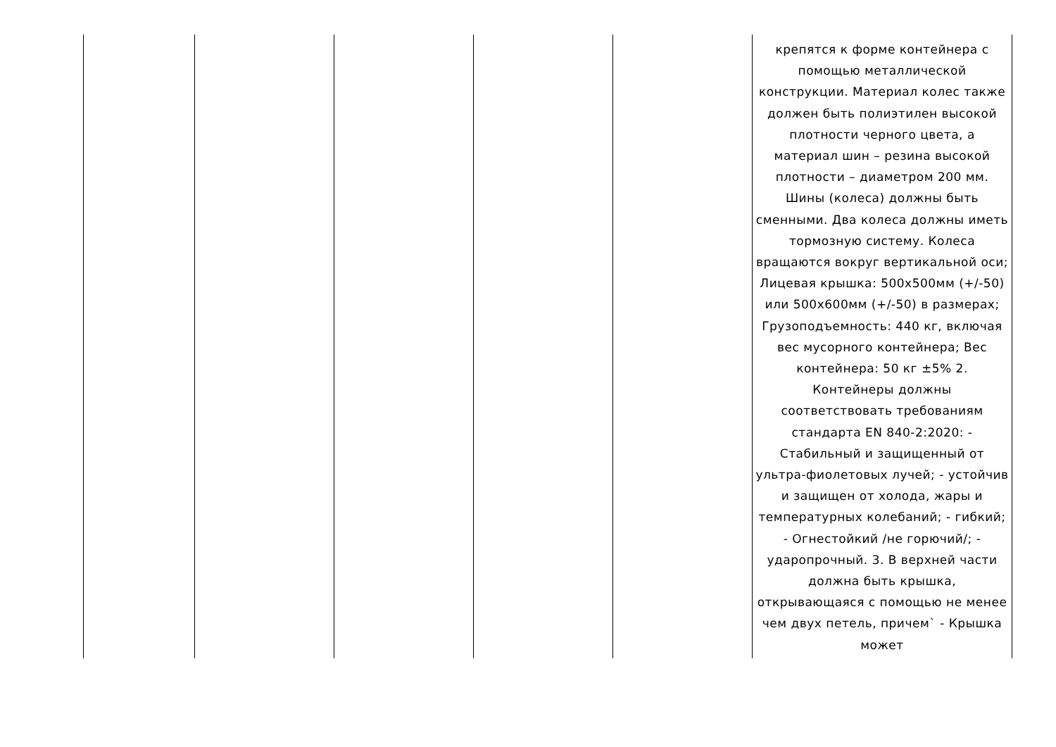| | | | | | крепятся к форме контейнера с помощью металлической конструкции. Материал колес также должен быть полиэтилен высокой плотности черного цвета, а материал шин – резина высокой плотности – диаметром 200 мм. Шины (колеса) должны быть сменными. Два колеса должны иметь тормозную систему. Колеса вращаются вокруг вертикальной оси; Лицевая крышка: 500x500мм (+/-50) или 500x600мм (+/-50) в размерах; Грузоподъемность: 440 кг, включая вес мусорного контейнера; Вес контейнера: 50 кг ±5% 2. Контейнеры должны соответствовать требованиям стандарта EN 840-2:2020: - Стабильный и защищенный от ультра-фиолетовых лучей; - устойчив и защищен от холода, жары и температурных колебаний; - гибкий; - Огнестойкий /не горючий/; - ударопрочный. 3. В верхней части должна быть крышка, открывающаяся с помощью не менее чем двух петель, причем` - Крышка может |